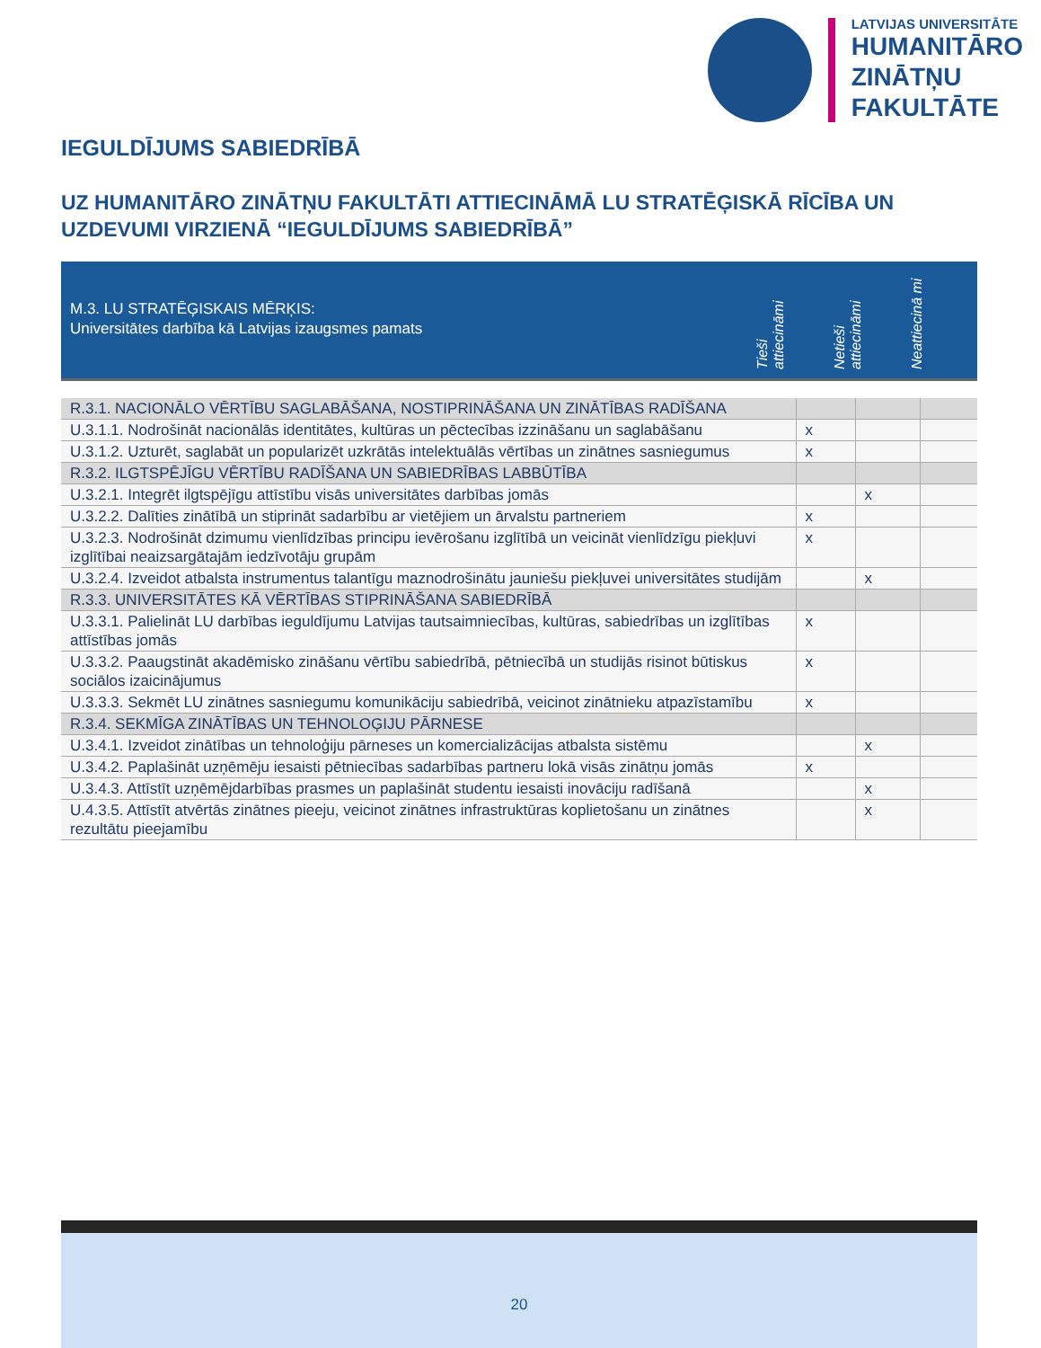LATVIJAS UNIVERSITĀTE
HUMANITĀRO
ZINĀTŅU
FAKULTĀTE
IEGULDĪJUMS SABIEDRĪBĀ
UZ HUMANITĀRO ZINĀTŅU FAKULTĀTI ATTIECINĀMĀ LU STRATĒĢISKĀ RĪCĪBA UN UZDEVUMI VIRZIENĀ “IEGULDĪJUMS SABIEDRĪBĀ”
M.3. LU STRATĒĢISKAIS MĒRĶIS:
Universitātes darbība kā Latvijas izaugsmes pamats
Tieši attiecināmi
Netieši attiecināmi
Neattiecinā mi
| R.3.1. NACIONĀLO VĒRTĪBU SAGLABĀŠANA, NOSTIPRINĀŠANA UN ZINĀTĪBAS RADĪŠANA | | | |
| U.3.1.1. Nodrošināt nacionālās identitātes, kultūras un pēctecības izzināšanu un saglabāšanu | x | | |
| U.3.1.2. Uzturēt, saglabāt un popularizēt uzkrātās intelektuālās vērtības un zinātnes sasniegumus | x | | |
| R.3.2. ILGTSPĒJĪGU VĒRTĪBU RADĪŠANA UN SABIEDRĪBAS LABBŪTĪBA | | | |
| U.3.2.1. Integrēt ilgtspējīgu attīstību visās universitātes darbības jomās | | x | |
| U.3.2.2. Dalīties zinātībā un stiprināt sadarbību ar vietējiem un ārvalstu partneriem | x | | |
| U.3.2.3. Nodrošināt dzimumu vienlīdzības principu ievērošanu izglītībā un veicināt vienlīdzīgu piekļuvi izglītībai neaizsargātajām iedzīvotāju grupām | x | | |
| U.3.2.4. Izveidot atbalsta instrumentus talantīgu maznodrošinātu jauniešu piekļuvei universitātes studijām | | x | |
| R.3.3. UNIVERSITĀTES KĀ VĒRTĪBAS STIPRINĀŠANA SABIEDRĪBĀ | | | |
| U.3.3.1. Palielināt LU darbības ieguldījumu Latvijas tautsaimniecības, kultūras, sabiedrības un izglītības attīstības jomās | x | | |
| U.3.3.2. Paaugstināt akadēmisko zināšanu vērtību sabiedrībā, pētniecībā un studijās risinot būtiskus sociālos izaicinājumus | x | | |
| U.3.3.3. Sekmēt LU zinātnes sasniegumu komunikāciju sabiedrībā, veicinot zinātnieku atpazīstamību | x | | |
| R.3.4. SEKMĪGA ZINĀTĪBAS UN TEHNOLOĢIJU PĀRNESE | | | |
| U.3.4.1. Izveidot zinātības un tehnoloģiju pārneses un komercializācijas atbalsta sistēmu | | x | |
| U.3.4.2. Paplašināt uzņēmēju iesaisti pētniecības sadarbības partneru lokā visās zinātņu jomās | x | | |
| U.3.4.3. Attīstīt uzņēmējdarbības prasmes un paplašināt studentu iesaisti inovāciju radīšanā | | x | |
| U.4.3.5. Attīstīt atvērtās zinātnes pieeju, veicinot zinātnes infrastruktūras koplietošanu un zinātnes rezultātu pieejamību | | x | |
20